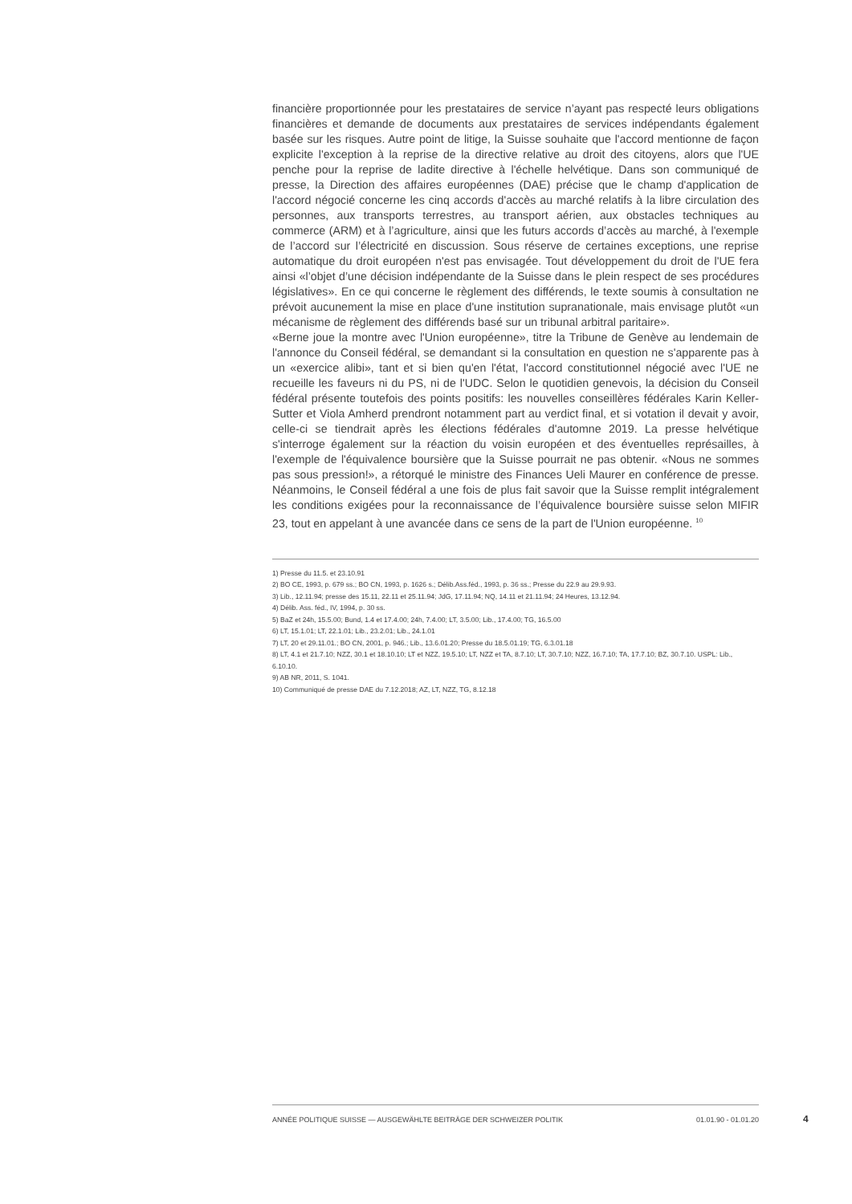financière proportionnée pour les prestataires de service n’ayant pas respecté leurs obligations financières et demande de documents aux prestataires de services indépendants également basée sur les risques. Autre point de litige, la Suisse souhaite que l'accord mentionne de façon explicite l'exception à la reprise de la directive relative au droit des citoyens, alors que l'UE penche pour la reprise de ladite directive à l'échelle helvétique. Dans son communiqué de presse, la Direction des affaires européennes (DAE) précise que le champ d'application de l'accord négocié concerne les cinq accords d'accès au marché relatifs à la libre circulation des personnes, aux transports terrestres, au transport aérien, aux obstacles techniques au commerce (ARM) et à l’agriculture, ainsi que les futurs accords d’accès au marché, à l'exemple de l’accord sur l’électricité en discussion. Sous réserve de certaines exceptions, une reprise automatique du droit européen n'est pas envisagée. Tout développement du droit de l'UE fera ainsi «l’objet d’une décision indépendante de la Suisse dans le plein respect de ses procédures législatives». En ce qui concerne le règlement des différends, le texte soumis à consultation ne prévoit aucunement la mise en place d'une institution supranationale, mais envisage plutôt «un mécanisme de règlement des différends basé sur un tribunal arbitral paritaire».
«Berne joue la montre avec l'Union européenne», titre la Tribune de Genève au lendemain de l'annonce du Conseil fédéral, se demandant si la consultation en question ne s'apparente pas à un «exercice alibi», tant et si bien qu'en l'état, l'accord constitutionnel négocié avec l'UE ne recueille les faveurs ni du PS, ni de l'UDC. Selon le quotidien genevois, la décision du Conseil fédéral présente toutefois des points positifs: les nouvelles conseillères fédérales Karin Keller-Sutter et Viola Amherd prendront notamment part au verdict final, et si votation il devait y avoir, celle-ci se tiendrait après les élections fédérales d'automne 2019. La presse helvétique s'interroge également sur la réaction du voisin européen et des éventuelles représailles, à l'exemple de l'équivalence boursière que la Suisse pourrait ne pas obtenir. «Nous ne sommes pas sous pression!», a rétorqué le ministre des Finances Ueli Maurer en conférence de presse. Néanmoins, le Conseil fédéral a une fois de plus fait savoir que la Suisse remplit intégralement les conditions exigées pour la reconnaissance de l’équivalence boursière suisse selon MIFIR 23, tout en appelant à une avancée dans ce sens de la part de l'Union européenne. <sup>10</sup>
1) Presse du 11.5. et 23.10.91
2) BO CE, 1993, p. 679 ss.; BO CN, 1993, p. 1626 s.; Délib.Ass.féd., 1993, p. 36 ss.; Presse du 22.9 au 29.9.93.
3) Lib., 12.11.94; presse des 15.11, 22.11 et 25.11.94; JdG, 17.11.94; NQ, 14.11 et 21.11.94; 24 Heures, 13.12.94.
4) Délib. Ass. féd., IV, 1994, p. 30 ss.
5) BaZ et 24h, 15.5.00; Bund, 1.4 et 17.4.00; 24h, 7.4.00; LT, 3.5.00; Lib., 17.4.00; TG, 16.5.00
6) LT, 15.1.01; LT, 22.1.01; Lib., 23.2.01; Lib., 24.1.01
7) LT, 20 et 29.11.01.; BO CN, 2001, p. 946.; Lib., 13.6.01.20; Presse du 18.5.01.19; TG, 6.3.01.18
8) LT, 4.1 et 21.7.10; NZZ, 30.1 et 18.10.10; LT et NZZ, 19.5.10; LT, NZZ et TA, 8.7.10; LT, 30.7.10; NZZ, 16.7.10; TA, 17.7.10; BZ, 30.7.10. USPL: Lib., 6.10.10.
9) AB NR, 2011, S. 1041.
10) Communiqué de presse DAE du 7.12.2018; AZ, LT, NZZ, TG, 8.12.18
ANNÉE POLITIQUE SUISSE — AUSGEWÄHLTE BEITRÄGE DER SCHWEIZER POLITIK 01.01.90 - 01.01.20
4